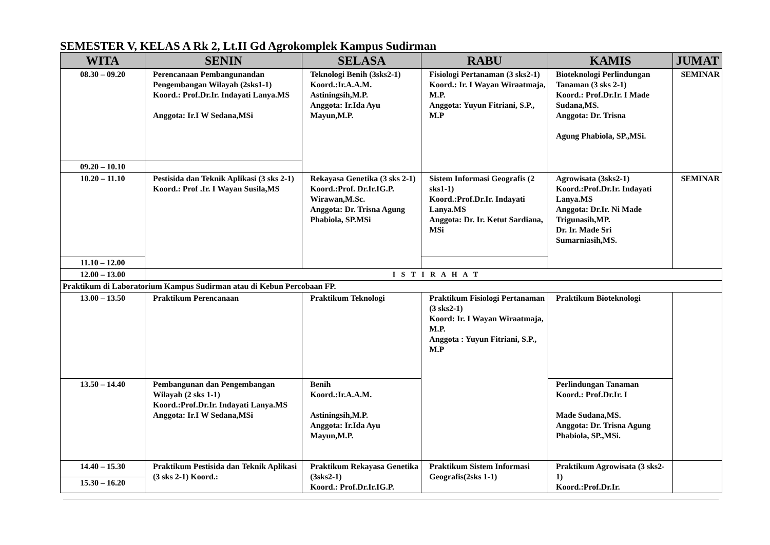SEMESTER V, KELAS A Rk 2, Lt.II Gd Agrokomplek Kampus Sudirman
| WITA | SENIN | SELASA | RABU | KAMIS | JUMAT |
| --- | --- | --- | --- | --- | --- |
| 08.30 – 09.20 | Perencanaan Pembangunandan Pengembangan Wilayah (2sks1-1) Koord.: Prof.Dr.Ir. Indayati Lanya.MS Anggota: Ir.I W Sedana,MSi | Teknologi Benih (3sks2-1) Koord.:Ir.A.A.M. Astiningsih,M.P. Anggota: Ir.Ida Ayu Mayun,M.P. | Fisiologi Pertanaman (3 sks2-1) Koord.: Ir. I Wayan Wiraatmaja, M.P. Anggota: Yuyun Fitriani, S.P., M.P | Bioteknologi Perlindungan Tanaman (3 sks 2-1) Koord.: Prof.Dr.Ir. I Made Sudana,MS. Anggota: Dr. Trisna Agung Phabiola, SP.,MSi. | SEMINAR |
| 09.20 – 10.10 | | | | | |
| 10.20 – 11.10 | Pestisida dan Teknik Aplikasi (3 sks 2-1) Koord.: Prof .Ir. I Wayan Susila,MS | Rekayasa Genetika (3 sks 2-1) Koord.:Prof. Dr.Ir.IG.P. Wirawan,M.Sc. Anggota: Dr. Trisna Agung Phabiola, SP.MSi | Sistem Informasi Geografis (2 sks1-1) Koord.:Prof.Dr.Ir. Indayati Lanya.MS Anggota: Dr. Ir. Ketut Sardiana, MSi | Agrowisata (3sks2-1) Koord.:Prof.Dr.Ir. Indayati Lanya.MS Anggota: Dr.Ir. Ni Made Trigunasih,MP. Dr. Ir. Made Sri Sumarniasih,MS. | SEMINAR |
| 11.10 – 12.00 | | | | | |
| 12.00 – 13.00 | I S T I R A H A T | | | | |
| Praktikum di Laboratorium Kampus Sudirman atau di Kebun Percobaan FP. | | | | | |
| 13.00 – 13.50 | Praktikum Perencanaan | Praktikum Teknologi | Praktikum Fisiologi Pertanaman (3 sks2-1) Koord: Ir. I Wayan Wiraatmaja, M.P. Anggota : Yuyun Fitriani, S.P., M.P | Praktikum Bioteknologi | |
| 13.50 – 14.40 | Pembangunan dan Pengembangan Wilayah (2 sks 1-1) Koord.:Prof.Dr.Ir. Indayati Lanya.MS Anggota: Ir.I W Sedana,MSi | Benih Koord.:Ir.A.A.M. Astiningsih,M.P. Anggota: Ir.Ida Ayu Mayun,M.P. | | Perlindungan Tanaman Koord.: Prof.Dr.Ir. I Made Sudana,MS. Anggota: Dr. Trisna Agung Phabiola, SP.,MSi. | |
| 14.40 – 15.30 | Praktikum Pestisida dan Teknik Aplikasi (3 sks 2-1) Koord.: | Praktikum Rekayasa Genetika (3sks2-1) Koord.: Prof.Dr.Ir.IG.P. | Praktikum Sistem Informasi Geografis(2sks 1-1) | Praktikum Agrowisata (3 sks2-1) Koord.:Prof.Dr.Ir. | |
| 15.30 – 16.20 | | | | | |